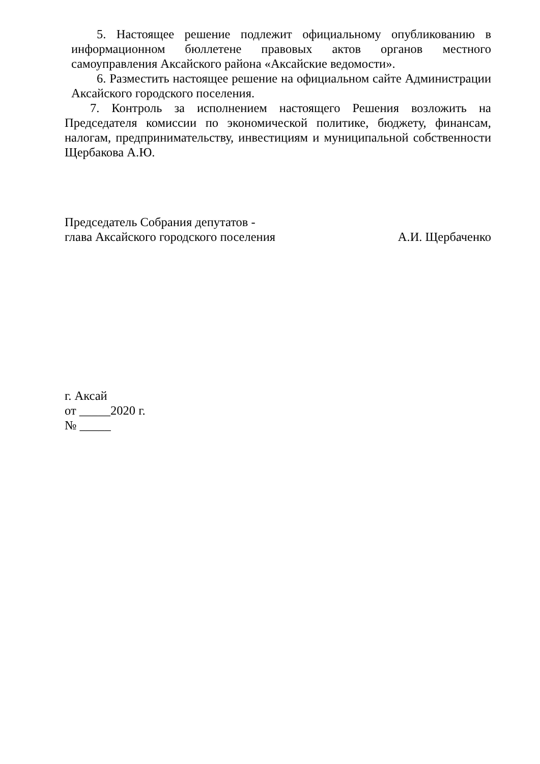5. Настоящее решение подлежит официальному опубликованию в информационном бюллетене правовых актов органов местного самоуправления Аксайского района «Аксайские ведомости».
6. Разместить настоящее решение на официальном сайте Администрации Аксайского городского поселения.
7. Контроль за исполнением настоящего Решения возложить на Председателя комиссии по экономической политике, бюджету, финансам, налогам, предпринимательству, инвестициям и муниципальной собственности Щербакова А.Ю.
Председатель Собрания депутатов -
глава Аксайского городского поселения
А.И. Щербаченко
г. Аксай
от _____2020 г.
№ _____